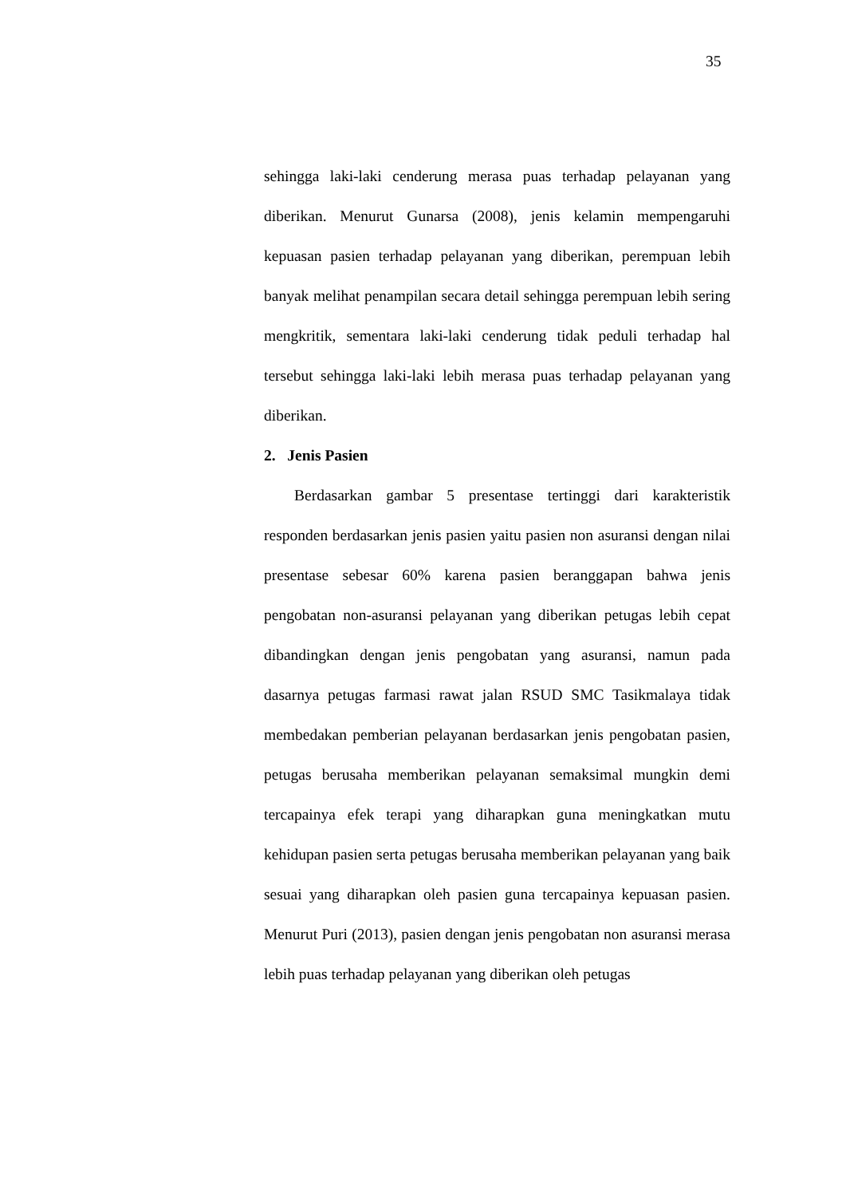35
sehingga laki-laki cenderung merasa puas terhadap pelayanan yang diberikan. Menurut Gunarsa (2008), jenis kelamin mempengaruhi kepuasan pasien terhadap pelayanan yang diberikan, perempuan lebih banyak melihat penampilan secara detail sehingga perempuan lebih sering mengkritik, sementara laki-laki cenderung tidak peduli terhadap hal tersebut sehingga laki-laki lebih merasa puas terhadap pelayanan yang diberikan.
2. Jenis Pasien
Berdasarkan gambar 5 presentase tertinggi dari karakteristik responden berdasarkan jenis pasien yaitu pasien non asuransi dengan nilai presentase sebesar 60% karena pasien beranggapan bahwa jenis pengobatan non-asuransi pelayanan yang diberikan petugas lebih cepat dibandingkan dengan jenis pengobatan yang asuransi, namun pada dasarnya petugas farmasi rawat jalan RSUD SMC Tasikmalaya tidak membedakan pemberian pelayanan berdasarkan jenis pengobatan pasien, petugas berusaha memberikan pelayanan semaksimal mungkin demi tercapainya efek terapi yang diharapkan guna meningkatkan mutu kehidupan pasien serta petugas berusaha memberikan pelayanan yang baik sesuai yang diharapkan oleh pasien guna tercapainya kepuasan pasien. Menurut Puri (2013), pasien dengan jenis pengobatan non asuransi merasa lebih puas terhadap pelayanan yang diberikan oleh petugas